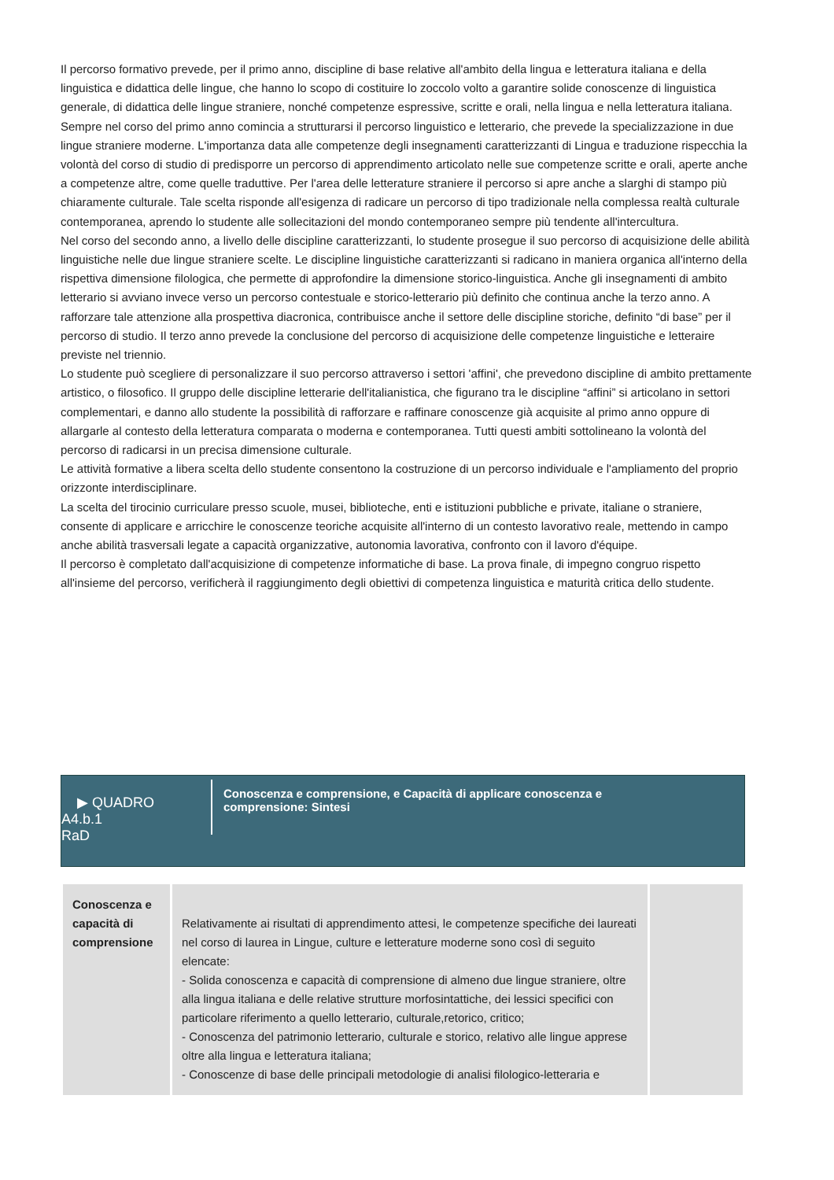Il percorso formativo prevede, per il primo anno, discipline di base relative all'ambito della lingua e letteratura italiana e della linguistica e didattica delle lingue, che hanno lo scopo di costituire lo zoccolo volto a garantire solide conoscenze di linguistica generale, di didattica delle lingue straniere, nonché competenze espressive, scritte e orali, nella lingua e nella letteratura italiana. Sempre nel corso del primo anno comincia a strutturarsi il percorso linguistico e letterario, che prevede la specializzazione in due lingue straniere moderne. L'importanza data alle competenze degli insegnamenti caratterizzanti di Lingua e traduzione rispecchia la volontà del corso di studio di predisporre un percorso di apprendimento articolato nelle sue competenze scritte e orali, aperte anche a competenze altre, come quelle traduttive. Per l'area delle letterature straniere il percorso si apre anche a slarghi di stampo più chiaramente culturale. Tale scelta risponde all'esigenza di radicare un percorso di tipo tradizionale nella complessa realtà culturale contemporanea, aprendo lo studente alle sollecitazioni del mondo contemporaneo sempre più tendente all'intercultura.
Nel corso del secondo anno, a livello delle discipline caratterizzanti, lo studente prosegue il suo percorso di acquisizione delle abilità linguistiche nelle due lingue straniere scelte. Le discipline linguistiche caratterizzanti si radicano in maniera organica all'interno della rispettiva dimensione filologica, che permette di approfondire la dimensione storico-linguistica. Anche gli insegnamenti di ambito letterario si avviano invece verso un percorso contestuale e storico-letterario più definito che continua anche la terzo anno. A rafforzare tale attenzione alla prospettiva diacronica, contribuisce anche il settore delle discipline storiche, definito “di base” per il percorso di studio. Il terzo anno prevede la conclusione del percorso di acquisizione delle competenze linguistiche e letteraire previste nel triennio.
Lo studente può scegliere di personalizzare il suo percorso attraverso i settori 'affini', che prevedono discipline di ambito prettamente artistico, o filosofico. Il gruppo delle discipline letterarie dell'italianistica, che figurano tra le discipline “affini” si articolano in settori complementari, e danno allo studente la possibilità di rafforzare e raffinare conoscenze già acquisite al primo anno oppure di allargarle al contesto della letteratura comparata o moderna e contemporanea. Tutti questi ambiti sottolineano la volontà del percorso di radicarsi in un precisa dimensione culturale.
Le attività formative a libera scelta dello studente consentono la costruzione di un percorso individuale e l'ampliamento del proprio orizzonte interdisciplinare.
La scelta del tirocinio curriculare presso scuole, musei, biblioteche, enti e istituzioni pubbliche e private, italiane o straniere, consente di applicare e arricchire le conoscenze teoriche acquisite all'interno di un contesto lavorativo reale, mettendo in campo anche abilità trasversali legate a capacità organizzative, autonomia lavorativa, confronto con il lavoro d'équipe.
Il percorso è completato dall'acquisizione di competenze informatiche di base. La prova finale, di impegno congruo rispetto all'insieme del percorso, verificherà il raggiungimento degli obiettivi di competenza linguistica e maturità critica dello studente.
▶ QUADRO
A4.b.1
RaD
Conoscenza e comprensione, e Capacità di applicare conoscenza e comprensione: Sintesi
| Conoscenza e capacità di comprensione | Relativamente ai risultati di apprendimento attesi, le competenze specifiche dei laureati nel corso di laurea in Lingue, culture e letterature moderne sono così di seguito elencate: - Solida conoscenza e capacità di comprensione di almeno due lingue straniere, oltre alla lingua italiana e delle relative strutture morfosintattiche, dei lessici specifici con particolare riferimento a quello letterario, culturale,retorico, critico; - Conoscenza del patrimonio letterario, culturale e storico, relativo alle lingue apprese oltre alla lingua e letteratura italiana; - Conoscenze di base delle principali metodologie di analisi filologico-letteraria e | |